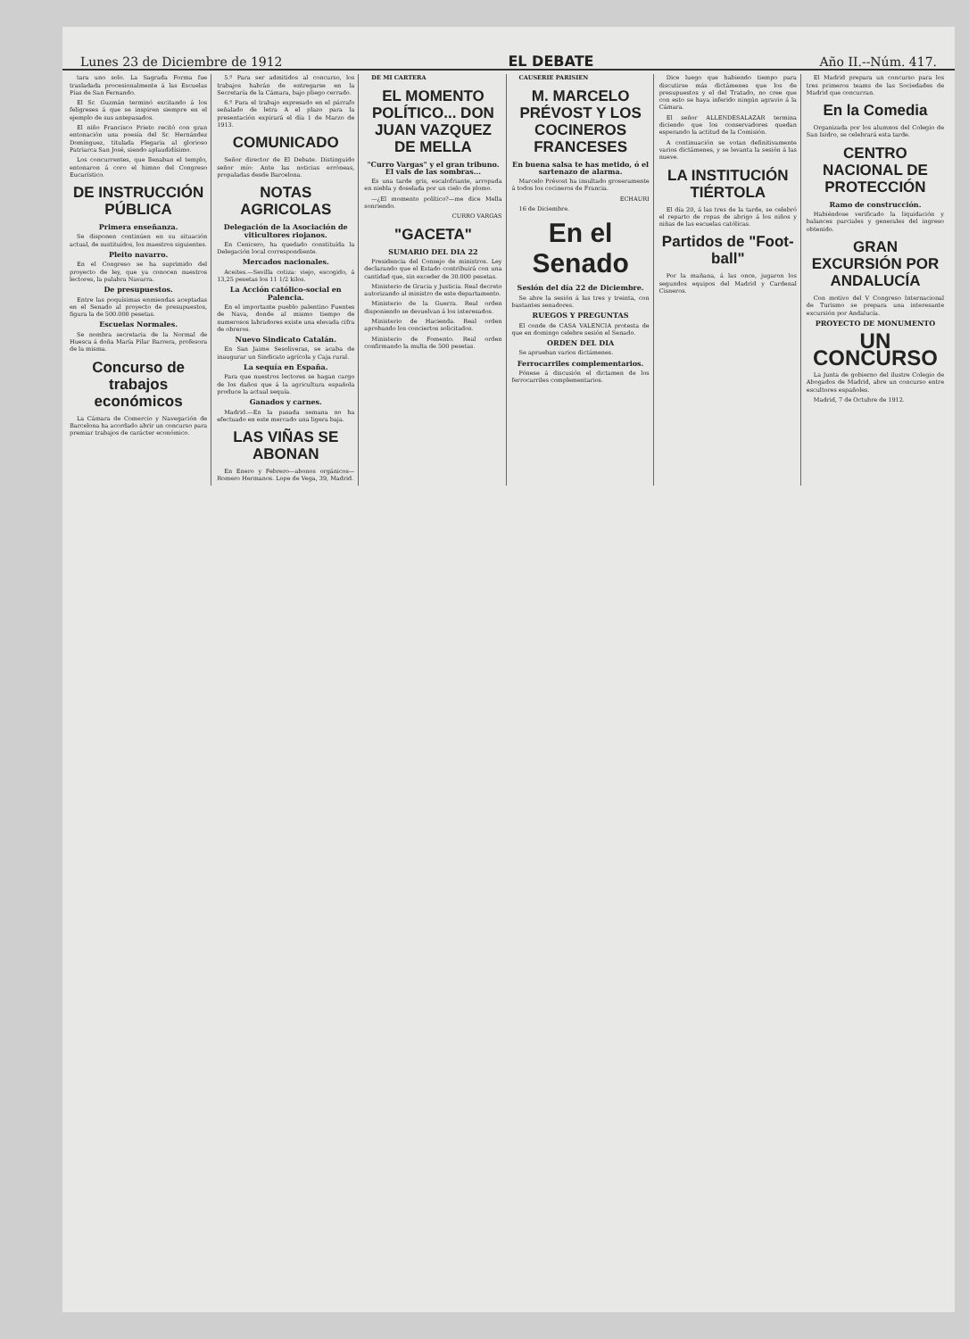Lunes 23 de Diciembre de 1912 EL DEBATE Año II.--Núm. 417.
tara uno solo. La Sagrada Forma fue trasladada procesionalmente á las Escuelas Pías de San Fernando.
El Sr. Guzmán terminó excitando á los feligreses á que se inspiren siempre en el ejemplo de sus antepasados.
El niño Francisco Prieto recitó con gran entonación una poesía del Sr. Hernández Domínguez, titulada Plegaria al glorioso Patriarca San José, siendo aplaudidísimo.
Los concurrentes, que llenaban el templo, entonaron á coro el himno del Congreso Eucarístico.
DE INSTRUCCIÓN PÚBLICA
Primera enseñanza.
Se disponen continúen en su situación actual, de sustituídos, los maestros siguientes.
Pleito navarro.
En el Congreso se ha suprimido del proyecto de ley, que ya conocen nuestros lectores, la palabra Navarra.
De presupuestos.
Entre las poquísimas enmiendas aceptadas en el Senado al proyecto de presupuestos, figura la de 500.000 pesetas.
Escuelas Normales.
Se nombra secretaria de la Normal de Huesca á doña María Pilar Barrera, profesora de la misma.
Concurso de trabajos económicos
La Cámara de Comercio y Navegación de Barcelona ha acordado abrir un concurso para premiar trabajos de carácter económico.
5.º Para ser admitidos al concurso, los trabajos habrán de entregarse en la Secretaría de la Cámara, bajo pliego cerrado.
6.º Para el trabajo expresado en el párrafo señalado de letra A el plazo para la presentación expirará el día 1 de Marzo de 1913.
COMUNICADO
Señor director de El Debate. Distinguido señor mío: Ante las noticias erróneas, propaladas desde Barcelona.
NOTAS AGRICOLAS
Delegación de la Asociación de viticultores riojanos.
En Cenicero, ha quedado constituída la Delegación local correspondiente.
Mercados nacionales.
Aceites.—Sevilla cotiza: viejo, escogido, á 13,25 pesetas los 11 1/2 kilos.
La Acción católico-social en Palencia.
En el importante pueblo palentino Fuentes de Nava, donde al mismo tiempo de numerosos labradores existe una elevada cifra de obreros.
Nuevo Sindicato Catalán.
En San Jaime Sesoliveras, se acaba de inaugurar un Sindicato agrícola y Caja rural.
La sequía en España.
Para que nuestros lectores se hagan cargo de los daños que á la agricultura española produce la actual sequía.
Ganados y carnes.
Madrid.—En la pasada semana no ha efectuado en este mercado una ligera baja.
LAS VIÑAS SE ABONAN
En Enero y Febrero—abonos orgánicos—Romero Hermanos. Lope de Vega, 39, Madrid.
DE MI CARTERA
EL MOMENTO POLÍTICO... DON JUAN VAZQUEZ DE MELLA
"Curro Vargas" y el gran tribuno. El vals de las sombras...
Es una tarde gris, escalofriante, arropada en niebla y doselada por un cielo de plomo.
—¿El momento político?—me dice Mella sonriendo.
CURRO VARGAS
"GACETA"
SUMARIO DEL DIA 22
Presidencia del Consejo de ministros. Ley declarando que el Estado contribuirá con una cantidad que, sin exceder de 30.000 pesetas.
Ministerio de Gracia y Justicia. Real decreto autorizando al ministro de este departamento.
Ministerio de la Guerra. Real orden disponiendo se devuelvan á los interesados.
Ministerio de Hacienda. Real orden aprobando los conciertos solicitados.
Ministerio de Fomento. Real orden confirmando la multa de 500 pesetas.
CAUSERIE PARISIEN
M. MARCELO PRÉVOST Y LOS COCINEROS FRANCESES
En buena salsa te has metido, ó el sartenazo de alarma.
Marcelo Prévost ha insultado groseramente á todos los cocineros de Francia.
ECHAURI
16 de Diciembre.
En el Senado
Sesión del día 22 de Diciembre.
Se abre la sesión á las tres y treinta, con bastantes senadores.
RUEGOS Y PREGUNTAS
El conde de CASA VALENCIA protesta de que en domingo celebre sesión el Senado.
ORDEN DEL DIA
Se aprueban varios dictámenes.
Ferrocarriles complementarios.
Pónese á discusión el dictamen de los ferrocarriles complementarios.
Dice luego que habiendo tiempo para discutirse más dictámenes que los de presupuestos y el del Tratado, no cree que con esto se haya inferido ningún agravio á la Cámara.
El señor ALLENDESALAZAR termina diciendo que los conservadores quedan esperando la actitud de la Comisión.
A continuación se votan definitivamente varios dictámenes, y se levanta la sesión á las nueve.
LA INSTITUCIÓN TIÉRTOLA
El día 20, á las tres de la tarde, se celebró el reparto de ropas de abrigo á los niños y niñas de las escuelas católicas.
Partidos de "Foot-ball"
Por la mañana, á las once, jugaron los segundos equipos del Madrid y Cardenal Cisneros.
El Madrid prepara un concurso para los tres primeros teams de las Sociedades de Madrid que concurran.
En la Comedia
Organizada por los alumnos del Colegio de San Isidro, se celebrará esta tarde.
CENTRO NACIONAL DE PROTECCIÓN
Ramo de construcción.
Habiéndose verificado la liquidación y balances parciales y generales del ingreso obtenido.
GRAN EXCURSIÓN POR ANDALUCÍA
Con motivo del V Congreso Internacional de Turismo se prepara una interesante excursión por Andalucía.
PROYECTO DE MONUMENTO
UN CONCURSO
La Junta de gobierno del ilustre Colegio de Abogados de Madrid, abre un concurso entre escultores españoles.
Madrid, 7 de Octubre de 1912.